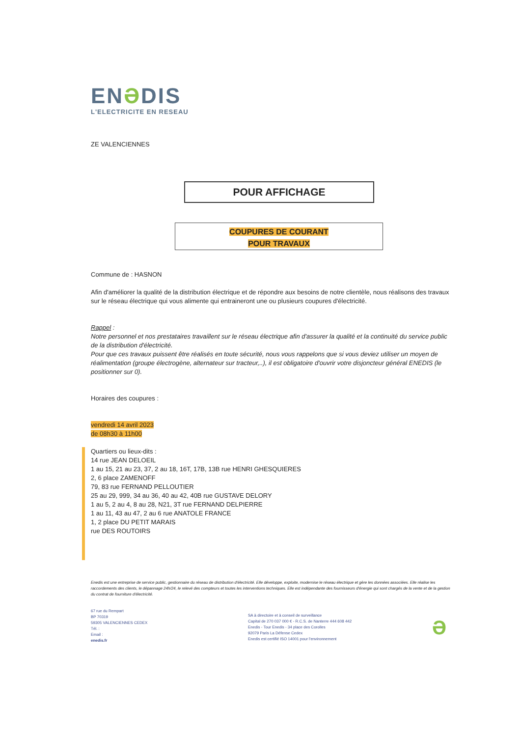ENƏDIS
L'ELECTRICITE EN RESEAU
ZE VALENCIENNES
POUR AFFICHAGE
COUPURES DE COURANT
POUR TRAVAUX
Commune de : HASNON
Afin d'améliorer la qualité de la distribution électrique et de répondre aux besoins de notre clientèle, nous réalisons des travaux sur le réseau électrique qui vous alimente qui entraineront une ou plusieurs coupures d'électricité.
Rappel :
Notre personnel et nos prestataires travaillent sur le réseau électrique afin d'assurer la qualité et la continuité du service public de la distribution d'électricité.
Pour que ces travaux puissent être réalisés en toute sécurité, nous vous rappelons que si vous deviez utiliser un moyen de réalimentation (groupe électrogène, alternateur sur tracteur,..), il est obligatoire d'ouvrir votre disjoncteur général ENEDIS (le positionner sur 0).
Horaires des coupures :
vendredi 14 avril 2023
de 08h30 à 11h00
Quartiers ou lieux-dits :
14 rue JEAN DELOEIL
1 au 15, 21 au 23, 37, 2 au 18, 16T, 17B, 13B rue HENRI GHESQUIERES
2, 6 place ZAMENOFF
79, 83 rue FERNAND PELLOUTIER
25 au 29, 999, 34 au 36, 40 au 42, 40B rue GUSTAVE DELORY
1 au 5, 2 au 4, 8 au 28, N21, 3T rue FERNAND DELPIERRE
1 au 11, 43 au 47, 2 au 6 rue ANATOLE FRANCE
1, 2 place DU PETIT MARAIS
rue DES ROUTOIRS
Enedis est une entreprise de service public, gestionnaire du réseau de distribution d'électricité. Elle développe, exploite, modernise le réseau électrique et gère les données associées. Elle réalise les raccordements des clients, le dépannage 24h/24, le relevé des compteurs et toutes les interventions techniques. Elle est indépendante des fournisseurs d'énergie qui sont chargés de la vente et de la gestion du contrat de fourniture d'électricité.
67 rue du Rempart
BP 70319
59305 VALENCIENNES CEDEX
Tél. :
Email :
enedis.fr
SA à directoire et à conseil de surveillance
Capital de 270 037 000 € - R.C.S. de Nanterre 444 608 442
Enedis - Tour Enedis - 34 place des Corolles
92079 Paris La Défense Cedex
Enedis est certifié ISO 14001 pour l'environnement
Ə